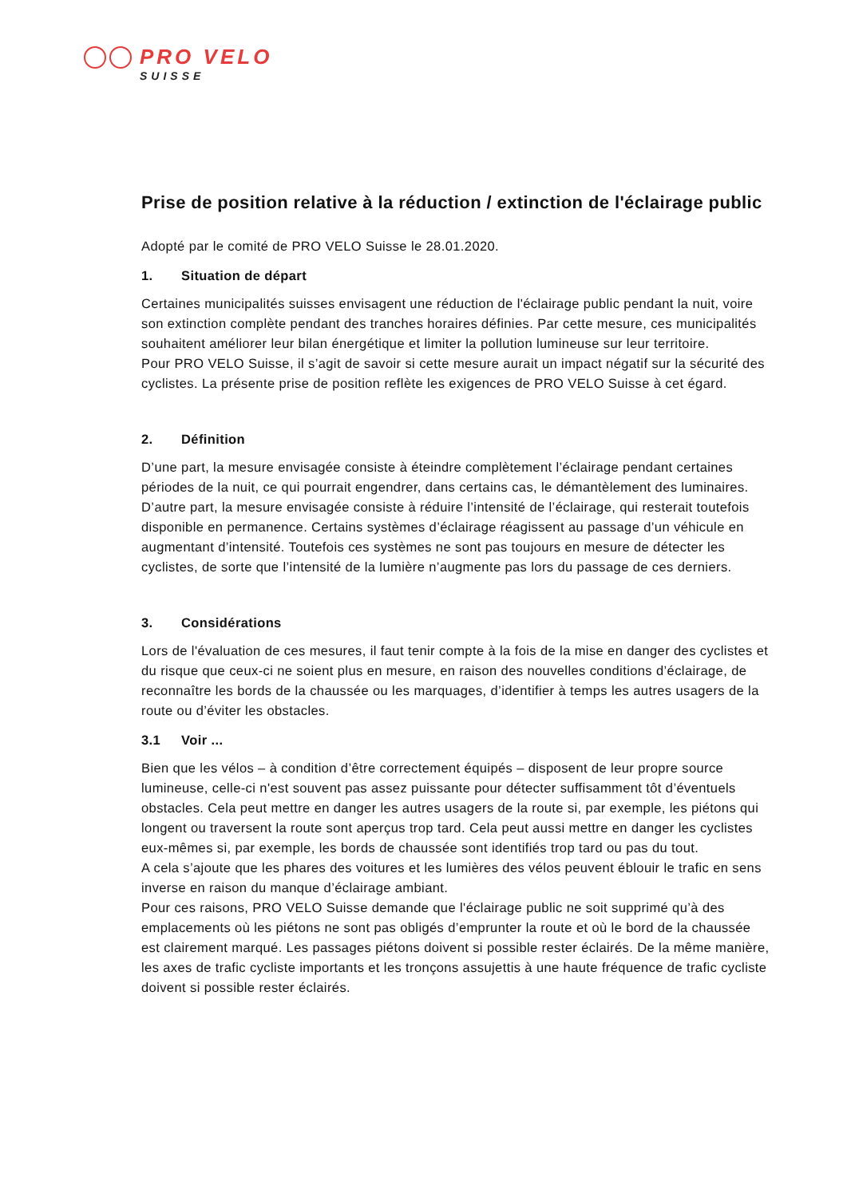PRO VELO
SUISSE
Prise de position relative à la réduction / extinction de l'éclairage public
Adopté par le comité de PRO VELO Suisse le 28.01.2020.
1. Situation de départ
Certaines municipalités suisses envisagent une réduction de l'éclairage public pendant la nuit, voire son extinction complète pendant des tranches horaires définies. Par cette mesure, ces municipalités souhaitent améliorer leur bilan énergétique et limiter la pollution lumineuse sur leur territoire.
Pour PRO VELO Suisse, il s’agit de savoir si cette mesure aurait un impact négatif sur la sécurité des cyclistes. La présente prise de position reflète les exigences de PRO VELO Suisse à cet égard.
2. Définition
D’une part, la mesure envisagée consiste à éteindre complètement l’éclairage pendant certaines périodes de la nuit, ce qui pourrait engendrer, dans certains cas, le démantèlement des luminaires. D’autre part, la mesure envisagée consiste à réduire l’intensité de l’éclairage, qui resterait toutefois disponible en permanence. Certains systèmes d’éclairage réagissent au passage d’un véhicule en augmentant d’intensité. Toutefois ces systèmes ne sont pas toujours en mesure de détecter les cyclistes, de sorte que l’intensité de la lumière n’augmente pas lors du passage de ces derniers.
3. Considérations
Lors de l'évaluation de ces mesures, il faut tenir compte à la fois de la mise en danger des cyclistes et du risque que ceux-ci ne soient plus en mesure, en raison des nouvelles conditions d’éclairage, de reconnaître les bords de la chaussée ou les marquages, d’identifier à temps les autres usagers de la route ou d’éviter les obstacles.
3.1 Voir ...
Bien que les vélos – à condition d’être correctement équipés – disposent de leur propre source lumineuse, celle-ci n'est souvent pas assez puissante pour détecter suffisamment tôt d’éventuels obstacles. Cela peut mettre en danger les autres usagers de la route si, par exemple, les piétons qui longent ou traversent la route sont aperçus trop tard. Cela peut aussi mettre en danger les cyclistes eux-mêmes si, par exemple, les bords de chaussée sont identifiés trop tard ou pas du tout.
A cela s’ajoute que les phares des voitures et les lumières des vélos peuvent éblouir le trafic en sens inverse en raison du manque d’éclairage ambiant.
Pour ces raisons, PRO VELO Suisse demande que l'éclairage public ne soit supprimé qu’à des emplacements où les piétons ne sont pas obligés d’emprunter la route et où le bord de la chaussée est clairement marqué. Les passages piétons doivent si possible rester éclairés. De la même manière, les axes de trafic cycliste importants et les tronçons assujettis à une haute fréquence de trafic cycliste doivent si possible rester éclairés.